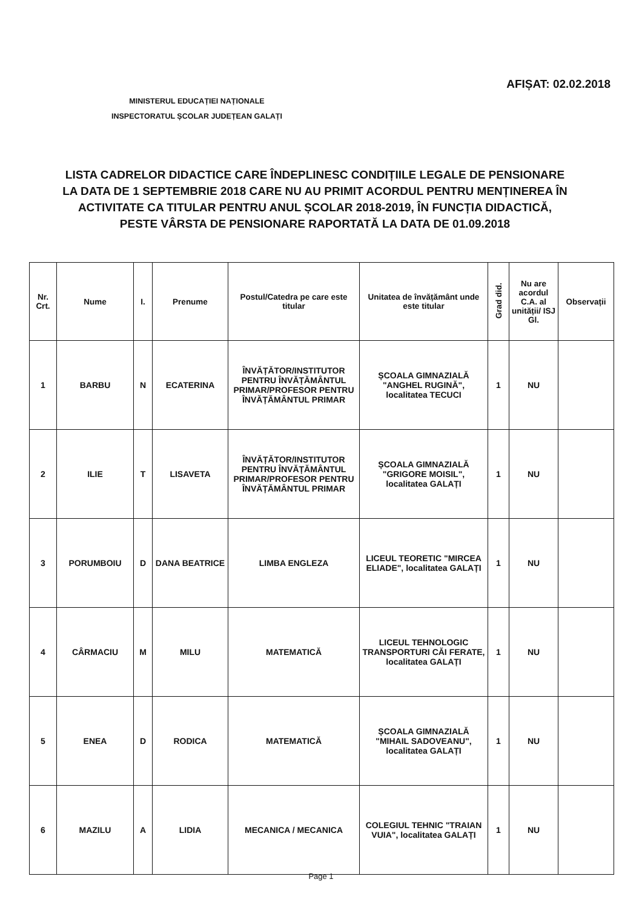AFIȘAT: 02.02.2018
MINISTERUL EDUCAȚIEI NAȚIONALE
INSPECTORATUL ȘCOLAR JUDEȚEAN GALAȚI
LISTA CADRELOR DIDACTICE CARE ÎNDEPLINESC CONDIȚIILE LEGALE DE PENSIONARE LA DATA DE 1 SEPTEMBRIE 2018 CARE NU AU PRIMIT ACORDUL PENTRU MENȚINEREA ÎN ACTIVITATE CA TITULAR PENTRU ANUL ȘCOLAR 2018-2019, ÎN FUNCȚIA DIDACTICĂ, PESTE VÂRSTA DE PENSIONARE RAPORTATĂ LA DATA DE 01.09.2018
| Nr. Crt. | Nume | I. | Prenume | Postul/Catedra pe care este titular | Unitatea de învățământ unde este titular | Grad did. | Nu are acordul C.A. al unității/ ISJ Gl. | Observații |
| --- | --- | --- | --- | --- | --- | --- | --- | --- |
| 1 | BARBU | N | ECATERINA | ÎNVĂȚĂTOR/INSTITUTOR PENTRU ÎNVĂȚĂMÂNTUL PRIMAR/PROFESOR PENTRU ÎNVĂȚĂMÂNTUL PRIMAR | ȘCOALA GIMNAZIALĂ "ANGHEL RUGINĂ", localitatea TECUCI | 1 | NU | |
| 2 | ILIE | T | LISAVETA | ÎNVĂȚĂTOR/INSTITUTOR PENTRU ÎNVĂȚĂMÂNTUL PRIMAR/PROFESOR PENTRU ÎNVĂȚĂMÂNTUL PRIMAR | ȘCOALA GIMNAZIALĂ "GRIGORE MOISIL", localitatea GALAȚI | 1 | NU | |
| 3 | PORUMBOIU | D | DANA BEATRICE | LIMBA ENGLEZA | LICEUL TEORETIC "MIRCEA ELIADE", localitatea GALAȚI | 1 | NU | |
| 4 | CÂRMACIU | M | MILU | MATEMATICĂ | LICEUL TEHNOLOGIC TRANSPORTURI CĂI FERATE, localitatea GALAȚI | 1 | NU | |
| 5 | ENEA | D | RODICA | MATEMATICĂ | ȘCOALA GIMNAZIALĂ "MIHAIL SADOVEANU", localitatea GALAȚI | 1 | NU | |
| 6 | MAZILU | A | LIDIA | MECANICA / MECANICA | COLEGIUL TEHNIC "TRAIAN VUIA", localitatea GALAȚI | 1 | NU | |
Page 1